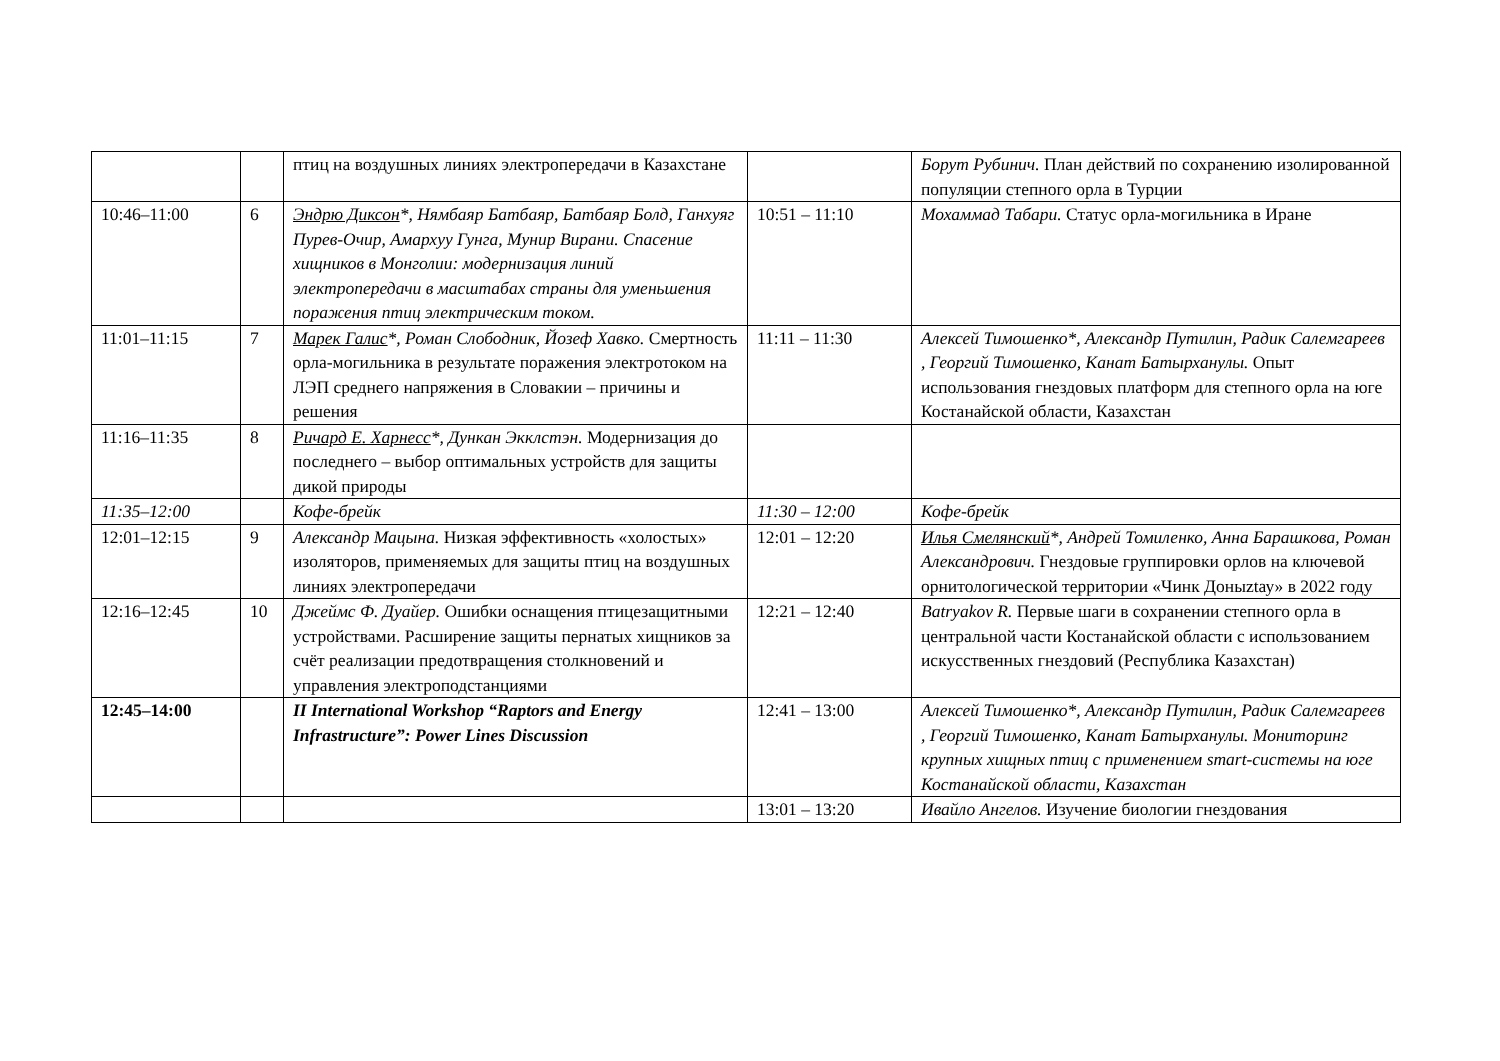| | | птиц на воздушных линиях электропередачи в Казахстане | | Борут Рубинич. План действий по сохранению изолированной популяции степного орла в Турции |
| 10:46–11:00 | 6 | Эндрю Диксон *, Нямбаяр Батбаяр, Батбаяр Болд, Ганхуяг Пурев-Очир, Амархуу Гунга, Мунир Вирани. Спасение хищников в Монголии: модернизация линий электропередачи в масштабах страны для уменьшения поражения птиц электрическим током. | 10:51 – 11:10 | Мохаммад Табари. Статус орла-могильника в Иране |
| 11:01–11:15 | 7 | Марек Галис *, Роман Слободник, Йозеф Хавко. Смертность орла-могильника в результате поражения электротоком на ЛЭП среднего напряжения в Словакии – причины и решения | 11:11 – 11:30 | Алексей Тимошенко*, Александр Путилин, Радик Салемгареев , Георгий Тимошенко, Канат Батырханулы. Опыт использования гнездовых платформ для степного орла на юге Костанайской области, Казахстан |
| 11:16–11:35 | 8 | Ричард Е. Харнесс *, Дункан Экклстэн. Модернизация до последнего – выбор оптимальных устройств для защиты дикой природы | | |
| 11:35–12:00 | | Кофе-брейк | 11:30 – 12:00 | Кофе-брейк |
| 12:01–12:15 | 9 | Александр Мацына. Низкая эффективность «холостых» изоляторов, применяемых для защиты птиц на воздушных линиях электропередачи | 12:01 – 12:20 | Илья Смелянский *, Андрей Томиленко, Анна Барашкова, Роман Александрович. Гнездовые группировки орлов на ключевой орнитологической территории «Чинк Доныztау» в 2022 году |
| 12:16–12:45 | 10 | Джеймс Ф. Дуайер. Ошибки оснащения птицезащитными устройствами. Расширение защиты пернатых хищников за счёт реализации предотвращения столкновений и управления электроподстанциями | 12:21 – 12:40 | Batryakov R. Первые шаги в сохранении степного орла в центральной части Костанайской области с использованием искусственных гнездовий (Республика Казахстан) |
| 12:45–14:00 | | II International Workshop “Raptors and Energy Infrastructure”: Power Lines Discussion | 12:41 – 13:00 | Алексей Тимошенко*, Александр Путилин, Радик Салемгареев , Георгий Тимошенко, Канат Батырханулы. Мониторинг крупных хищных птиц с применением smart-системы на юге Костанайской области, Казахстан |
| | | | 13:01 – 13:20 | Ивайло Ангелов. Изучение биологии гнездования |